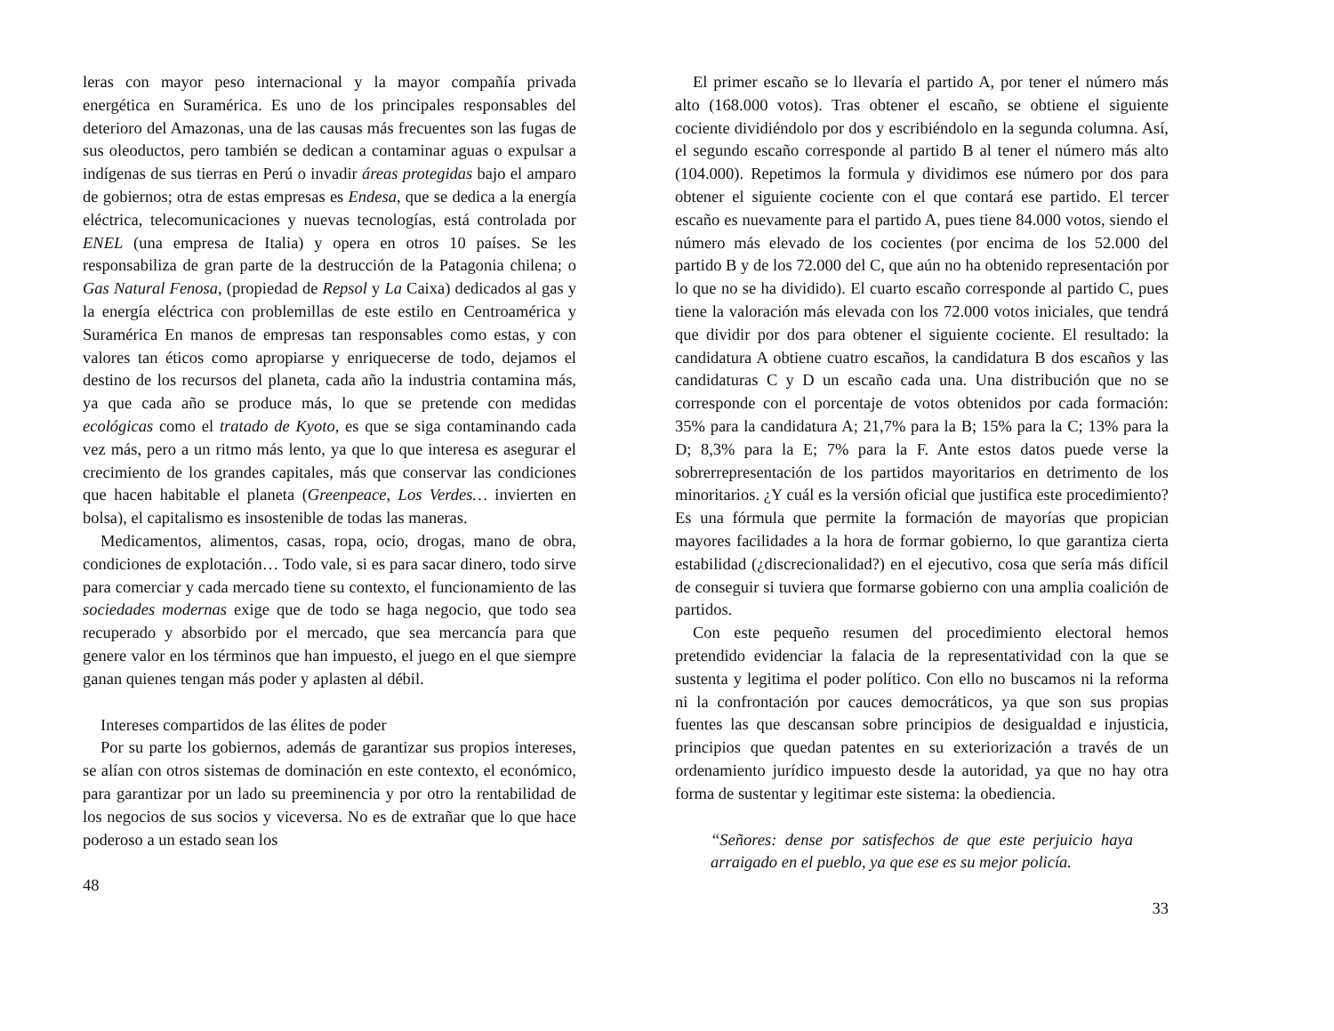leras con mayor peso internacional y la mayor compañía privada energética en Suramérica. Es uno de los principales responsables del deterioro del Amazonas, una de las causas más frecuentes son las fugas de sus oleoductos, pero también se dedican a contaminar aguas o expulsar a indígenas de sus tierras en Perú o invadir áreas protegidas bajo el amparo de gobiernos; otra de estas empresas es Endesa, que se dedica a la energía eléctrica, telecomunicaciones y nuevas tecnologías, está controlada por ENEL (una empresa de Italia) y opera en otros 10 países. Se les responsabiliza de gran parte de la destrucción de la Patagonia chilena; o Gas Natural Fenosa, (propiedad de Repsol y La Caixa) dedicados al gas y la energía eléctrica con problemillas de este estilo en Centroamérica y Suramérica En manos de empresas tan responsables como estas, y con valores tan éticos como apropiarse y enriquecerse de todo, dejamos el destino de los recursos del planeta, cada año la industria contamina más, ya que cada año se produce más, lo que se pretende con medidas ecológicas como el tratado de Kyoto, es que se siga contaminando cada vez más, pero a un ritmo más lento, ya que lo que interesa es asegurar el crecimiento de los grandes capitales, más que conservar las condiciones que hacen habitable el planeta (Greenpeace, Los Verdes… invierten en bolsa), el capitalismo es insostenible de todas las maneras.
Medicamentos, alimentos, casas, ropa, ocio, drogas, mano de obra, condiciones de explotación… Todo vale, si es para sacar dinero, todo sirve para comerciar y cada mercado tiene su contexto, el funcionamiento de las sociedades modernas exige que de todo se haga negocio, que todo sea recuperado y absorbido por el mercado, que sea mercancía para que genere valor en los términos que han impuesto, el juego en el que siempre ganan quienes tengan más poder y aplasten al débil.
Intereses compartidos de las élites de poder
Por su parte los gobiernos, además de garantizar sus propios intereses, se alían con otros sistemas de dominación en este contexto, el económico, para garantizar por un lado su preeminencia y por otro la rentabilidad de los negocios de sus socios y viceversa. No es de extrañar que lo que hace poderoso a un estado sean los
48
El primer escaño se lo llevaría el partido A, por tener el número más alto (168.000 votos). Tras obtener el escaño, se obtiene el siguiente cociente dividiéndolo por dos y escribiéndolo en la segunda columna. Así, el segundo escaño corresponde al partido B al tener el número más alto (104.000). Repetimos la formula y dividimos ese número por dos para obtener el siguiente cociente con el que contará ese partido. El tercer escaño es nuevamente para el partido A, pues tiene 84.000 votos, siendo el número más elevado de los cocientes (por encima de los 52.000 del partido B y de los 72.000 del C, que aún no ha obtenido representación por lo que no se ha dividido). El cuarto escaño corresponde al partido C, pues tiene la valoración más elevada con los 72.000 votos iniciales, que tendrá que dividir por dos para obtener el siguiente cociente. El resultado: la candidatura A obtiene cuatro escaños, la candidatura B dos escaños y las candidaturas C y D un escaño cada una. Una distribución que no se corresponde con el porcentaje de votos obtenidos por cada formación: 35% para la candidatura A; 21,7% para la B; 15% para la C; 13% para la D; 8,3% para la E; 7% para la F. Ante estos datos puede verse la sobrerrepresentación de los partidos mayoritarios en detrimento de los minoritarios. ¿Y cuál es la versión oficial que justifica este procedimiento? Es una fórmula que permite la formación de mayorías que propician mayores facilidades a la hora de formar gobierno, lo que garantiza cierta estabilidad (¿discrecionalidad?) en el ejecutivo, cosa que sería más difícil de conseguir si tuviera que formarse gobierno con una amplia coalición de partidos.
Con este pequeño resumen del procedimiento electoral hemos pretendido evidenciar la falacia de la representatividad con la que se sustenta y legitima el poder político. Con ello no buscamos ni la reforma ni la confrontación por cauces democráticos, ya que son sus propias fuentes las que descansan sobre principios de desigualdad e injusticia, principios que quedan patentes en su exteriorización a través de un ordenamiento jurídico impuesto desde la autoridad, ya que no hay otra forma de sustentar y legitimar este sistema: la obediencia.
“Señores: dense por satisfechos de que este perjuicio haya arraigado en el pueblo, ya que ese es su mejor policía.
33